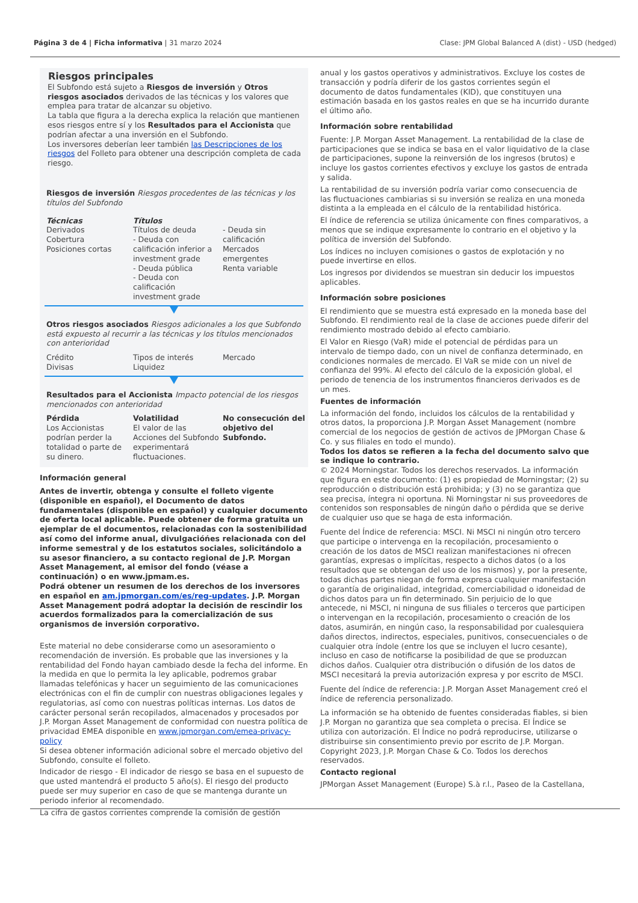Página 3 de 4 | Ficha informativa | 31 marzo 2024 Clase: JPM Global Balanced A (dist) - USD (hedged)
Riesgos principales
El Subfondo está sujeto a Riesgos de inversión y Otros riesgos asociados derivados de las técnicas y los valores que emplea para tratar de alcanzar su objetivo.
La tabla que figura a la derecha explica la relación que mantienen esos riesgos entre sí y los Resultados para el Accionista que podrían afectar a una inversión en el Subfondo.
Los inversores deberían leer también las Descripciones de los riesgos del Folleto para obtener una descripción completa de cada riesgo.
Riesgos de inversión Riesgos procedentes de las técnicas y los títulos del Subfondo
Técnicas
Derivados
Cobertura
Posiciones cortas
Títulos
Títulos de deuda
- Deuda con calificación inferior a investment grade
- Deuda pública
- Deuda con calificación investment grade
- Deuda sin calificación
Mercados emergentes
Renta variable
Otros riesgos asociados Riesgos adicionales a los que Subfondo está expuesto al recurrir a las técnicas y los títulos mencionados con anterioridad
Crédito
Divisas
Tipos de interés
Liquidez
Mercado
Resultados para el Accionista Impacto potencial de los riesgos mencionados con anterioridad
Pérdida
Los Accionistas podrían perder la totalidad o parte de su dinero.
Volatilidad
El valor de las Acciones del Subfondo experimentará fluctuaciones.
No consecución del objetivo del Subfondo.
Información general
Antes de invertir, obtenga y consulte el folleto vigente (disponible en español), el Documento de datos fundamentales (disponible en español) y cualquier documento de oferta local aplicable. Puede obtener de forma gratuita un ejemplar de el documentos, relacionadas con la sostenibilidad así como del informe anual, divulgacióńes relacionada con del informe semestral y de los estatutos sociales, solicitándolo a su asesor financiero, a su contacto regional de J.P. Morgan Asset Management, al emisor del fondo (véase a continuación) o en www.jpmam.es.
Podrá obtener un resumen de los derechos de los inversores en español en am.jpmorgan.com/es/reg-updates. J.P. Morgan Asset Management podrá adoptar la decisión de rescindir los acuerdos formalizados para la comercialización de sus organismos de inversión corporativo.
Este material no debe considerarse como un asesoramiento o recomendación de inversión. Es probable que las inversiones y la rentabilidad del Fondo hayan cambiado desde la fecha del informe. En la medida en que lo permita la ley aplicable, podremos grabar llamadas telefónicas y hacer un seguimiento de las comunicaciones electrónicas con el fin de cumplir con nuestras obligaciones legales y regulatorias, así como con nuestras políticas internas. Los datos de carácter personal serán recopilados, almacenados y procesados por J.P. Morgan Asset Management de conformidad con nuestra política de privacidad EMEA disponible en www.jpmorgan.com/emea-privacy-policy
Si desea obtener información adicional sobre el mercado objetivo del Subfondo, consulte el folleto.
Indicador de riesgo - El indicador de riesgo se basa en el supuesto de que usted mantendrá el producto 5 año(s). El riesgo del producto puede ser muy superior en caso de que se mantenga durante un periodo inferior al recomendado.
La cifra de gastos corrientes comprende la comisión de gestión
anual y los gastos operativos y administrativos. Excluye los costes de transacción y podría diferir de los gastos corrientes según el documento de datos fundamentales (KID), que constituyen una estimación basada en los gastos reales en que se ha incurrido durante el último año.
Información sobre rentabilidad
Fuente: J.P. Morgan Asset Management. La rentabilidad de la clase de participaciones que se indica se basa en el valor liquidativo de la clase de participaciones, supone la reinversión de los ingresos (brutos) e incluye los gastos corrientes efectivos y excluye los gastos de entrada y salida.
La rentabilidad de su inversión podría variar como consecuencia de las fluctuaciones cambiarias si su inversión se realiza en una moneda distinta a la empleada en el cálculo de la rentabilidad histórica.
El índice de referencia se utiliza únicamente con fines comparativos, a menos que se indique expresamente lo contrario en el objetivo y la política de inversión del Subfondo.
Los índices no incluyen comisiones o gastos de explotación y no puede invertirse en ellos.
Los ingresos por dividendos se muestran sin deducir los impuestos aplicables.
Información sobre posiciones
El rendimiento que se muestra está expresado en la moneda base del Subfondo. El rendimiento real de la clase de acciones puede diferir del rendimiento mostrado debido al efecto cambiario.
El Valor en Riesgo (VaR) mide el potencial de pérdidas para un intervalo de tiempo dado, con un nivel de confianza determinado, en condiciones normales de mercado. El VaR se mide con un nivel de confianza del 99%. Al efecto del cálculo de la exposición global, el periodo de tenencia de los instrumentos financieros derivados es de un mes.
Fuentes de información
La información del fondo, incluidos los cálculos de la rentabilidad y otros datos, la proporciona J.P. Morgan Asset Management (nombre comercial de los negocios de gestión de activos de JPMorgan Chase & Co. y sus filiales en todo el mundo).
Todos los datos se refieren a la fecha del documento salvo que se indique lo contrario.
© 2024 Morningstar. Todos los derechos reservados. La información que figura en este documento: (1) es propiedad de Morningstar; (2) su reproducción o distribución está prohibida; y (3) no se garantiza que sea precisa, íntegra ni oportuna. Ni Morningstar ni sus proveedores de contenidos son responsables de ningún daño o pérdida que se derive de cualquier uso que se haga de esta información.
Fuente del Índice de referencia: MSCI. Ni MSCI ni ningún otro tercero que participe o intervenga en la recopilación, procesamiento o creación de los datos de MSCI realizan manifestaciones ni ofrecen garantías, expresas o implícitas, respecto a dichos datos (o a los resultados que se obtengan del uso de los mismos) y, por la presente, todas dichas partes niegan de forma expresa cualquier manifestación o garantía de originalidad, integridad, comerciabilidad o idoneidad de dichos datos para un fin determinado. Sin perjuicio de lo que antecede, ni MSCI, ni ninguna de sus filiales o terceros que participen o intervengan en la recopilación, procesamiento o creación de los datos, asumirán, en ningún caso, la responsabilidad por cualesquiera daños directos, indirectos, especiales, punitivos, consecuenciales o de cualquier otra índole (entre los que se incluyen el lucro cesante), incluso en caso de notificarse la posibilidad de que se produzcan dichos daños. Cualquier otra distribución o difusión de los datos de MSCI necesitará la previa autorización expresa y por escrito de MSCI.
Fuente del índice de referencia: J.P. Morgan Asset Management creó el índice de referencia personalizado.
La información se ha obtenido de fuentes consideradas fiables, si bien J.P. Morgan no garantiza que sea completa o precisa. El Índice se utiliza con autorización. El Índice no podrá reproducirse, utilizarse o distribuirse sin consentimiento previo por escrito de J.P. Morgan. Copyright 2023, J.P. Morgan Chase & Co. Todos los derechos reservados.
Contacto regional
JPMorgan Asset Management (Europe) S.à r.l., Paseo de la Castellana,